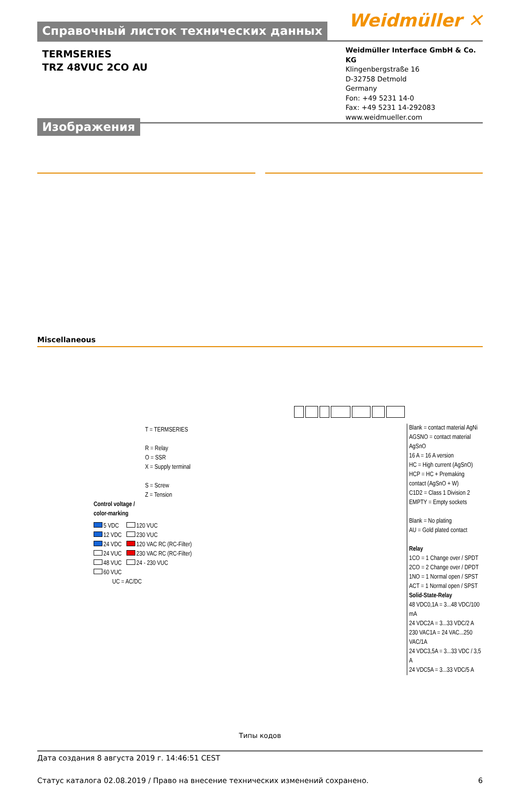Справочный листок технических данных
Weidmüller ✕
TERMSERIES
TRZ 48VUC 2CO AU
Weidmüller Interface GmbH & Co. KG
Klingenbergstraße 16
D-32758 Detmold
Germany
Fon: +49 5231 14-0
Fax: +49 5231 14-292083
www.weidmueller.com
Изображения
Miscellaneous
T = TERMSERIES
R = Relay
O = SSR
X = Supply terminal
S = Screw
Z = Tension
Control voltage /
color-marking
5 VDC
12 VDC
24 VDC
24 VUC
48 VUC
60 VUC
120 VUC
230 VUC
120 VAC RC (RC-Filter)
230 VAC RC (RC-Filter)
24 - 230 VUC
UC = AC/DC
Blank = contact material AgNi
AGSNO = contact material AgSnO
16 A = 16 A version
HC = High current (AgSnO)
HCP = HC + Premaking contact (AgSnO + W)
C1D2 = Class 1 Division 2
EMPTY = Empty sockets
Blank = No plating
AU = Gold plated contact
Relay
1CO = 1 Change over / SPDT
2CO = 2 Change over / DPDT
1NO = 1 Normal open / SPST
ACT = 1 Normal open / SPST
Solid-State-Relay
48 VDC0,1A = 3...48 VDC/100 mA
24 VDC2A = 3...33 VDC/2 A
230 VAC1A = 24 VAC...250 VAC/1A
24 VDC3,5A = 3...33 VDC / 3,5 A
24 VDC5A = 3...33 VDC/5 A
Типы кодов
Дата создания 8 августа 2019 г. 14:46:51 CEST
Статус каталога 02.08.2019 / Право на внесение технических изменений сохранено. 6